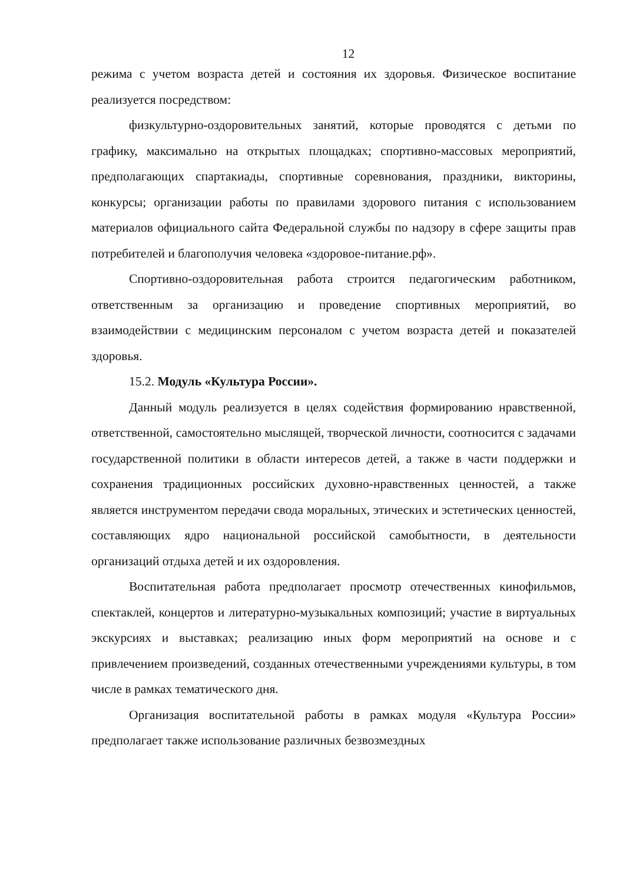12
режима с учетом возраста детей и состояния их здоровья. Физическое воспитание реализуется посредством:
физкультурно-оздоровительных занятий, которые проводятся с детьми по графику, максимально на открытых площадках; спортивно-массовых мероприятий, предполагающих спартакиады, спортивные соревнования, праздники, викторины, конкурсы; организации работы по правилами здорового питания с использованием материалов официального сайта Федеральной службы по надзору в сфере защиты прав потребителей и благополучия человека «здоровое-питание.рф».
Спортивно-оздоровительная работа строится педагогическим работником, ответственным за организацию и проведение спортивных мероприятий, во взаимодействии с медицинским персоналом с учетом возраста детей и показателей здоровья.
15.2. Модуль «Культура России».
Данный модуль реализуется в целях содействия формированию нравственной, ответственной, самостоятельно мыслящей, творческой личности, соотносится с задачами государственной политики в области интересов детей, а также в части поддержки и сохранения традиционных российских духовно-нравственных ценностей, а также является инструментом передачи свода моральных, этических и эстетических ценностей, составляющих ядро национальной российской самобытности, в деятельности организаций отдыха детей и их оздоровления.
Воспитательная работа предполагает просмотр отечественных кинофильмов, спектаклей, концертов и литературно-музыкальных композиций; участие в виртуальных экскурсиях и выставках; реализацию иных форм мероприятий на основе и с привлечением произведений, созданных отечественными учреждениями культуры, в том числе в рамках тематического дня.
Организация воспитательной работы в рамках модуля «Культура России» предполагает также использование различных безвозмездных